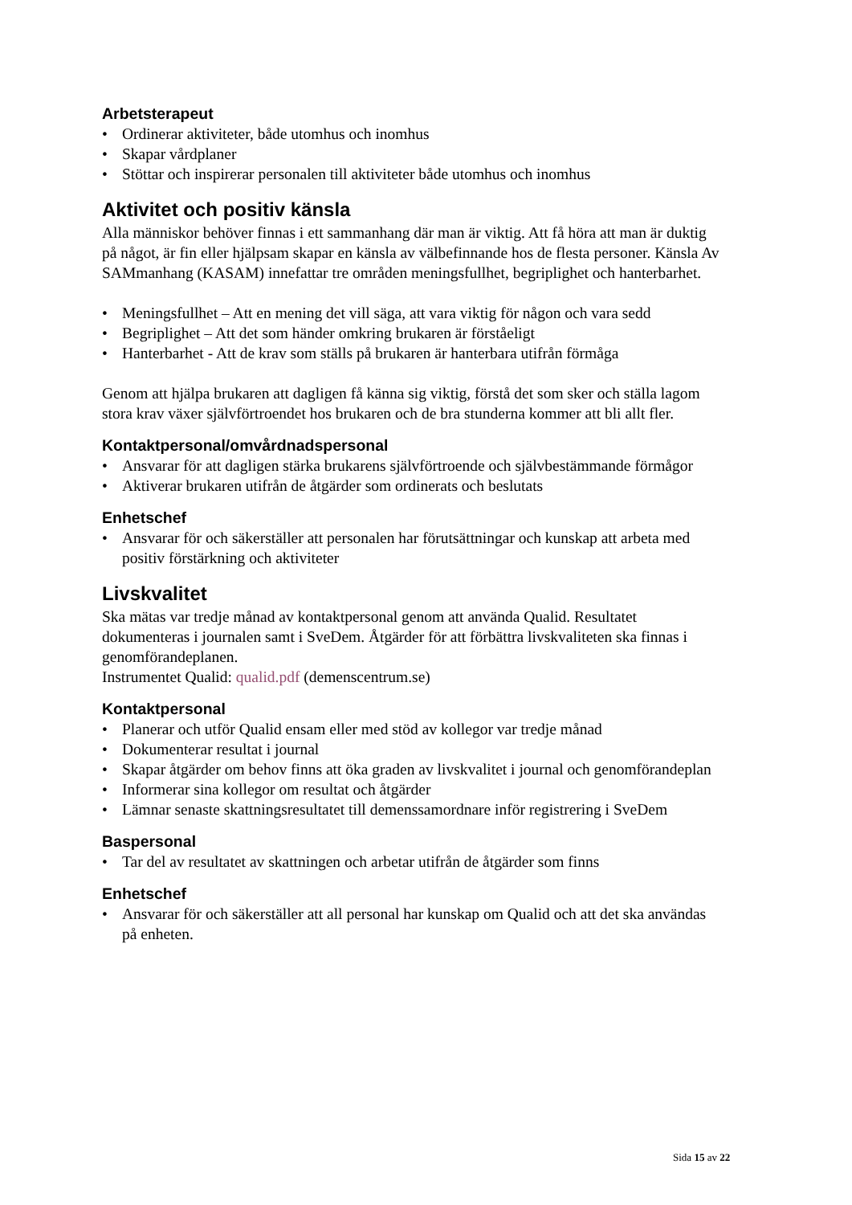Arbetsterapeut
• Ordinerar aktiviteter, både utomhus och inomhus
• Skapar vårdplaner
• Stöttar och inspirerar personalen till aktiviteter både utomhus och inomhus
Aktivitet och positiv känsla
Alla människor behöver finnas i ett sammanhang där man är viktig. Att få höra att man är duktig på något, är fin eller hjälpsam skapar en känsla av välbefinnande hos de flesta personer. Känsla Av SAMmanhang (KASAM) innefattar tre områden meningsfullhet, begriplighet och hanterbarhet.
• Meningsfullhet – Att en mening det vill säga, att vara viktig för någon och vara sedd
• Begriplighet – Att det som händer omkring brukaren är förståeligt
• Hanterbarhet - Att de krav som ställs på brukaren är hanterbara utifrån förmåga
Genom att hjälpa brukaren att dagligen få känna sig viktig, förstå det som sker och ställa lagom stora krav växer självförtroendet hos brukaren och de bra stunderna kommer att bli allt fler.
Kontaktpersonal/omvårdnadspersonal
• Ansvarar för att dagligen stärka brukarens självförtroende och självbestämmande förmågor
• Aktiverar brukaren utifrån de åtgärder som ordinerats och beslutats
Enhetschef
• Ansvarar för och säkerställer att personalen har förutsättningar och kunskap att arbeta med positiv förstärkning och aktiviteter
Livskvalitet
Ska mätas var tredje månad av kontaktpersonal genom att använda Qualid. Resultatet dokumenteras i journalen samt i SveDem. Åtgärder för att förbättra livskvaliteten ska finnas i genomförandeplanen.
Instrumentet Qualid: qualid.pdf (demenscentrum.se)
Kontaktpersonal
• Planerar och utför Qualid ensam eller med stöd av kollegor var tredje månad
• Dokumenterar resultat i journal
• Skapar åtgärder om behov finns att öka graden av livskvalitet i journal och genomförandeplan
• Informerar sina kollegor om resultat och åtgärder
• Lämnar senaste skattningsresultatet till demenssamordnare inför registrering i SveDem
Baspersonal
• Tar del av resultatet av skattningen och arbetar utifrån de åtgärder som finns
Enhetschef
• Ansvarar för och säkerställer att all personal har kunskap om Qualid och att det ska användas på enheten.
Sida 15 av 22